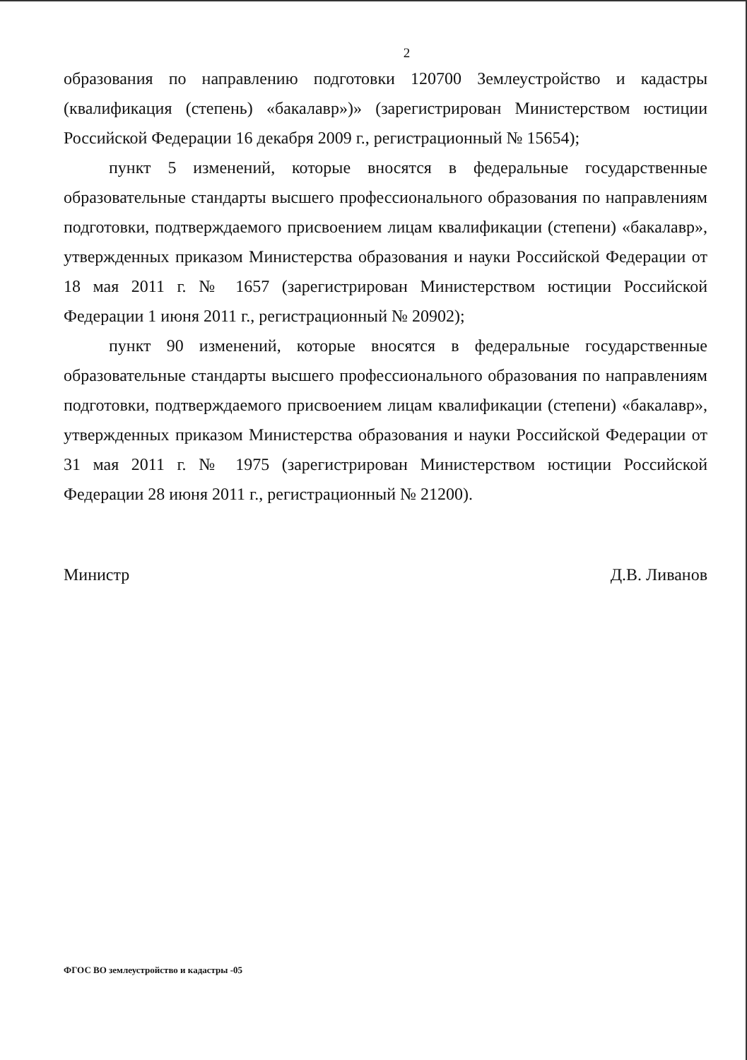2
образования по направлению подготовки 120700 Землеустройство и кадастры (квалификация (степень) «бакалавр»)» (зарегистрирован Министерством юстиции Российской Федерации 16 декабря 2009 г., регистрационный № 15654);
пункт 5 изменений, которые вносятся в федеральные государственные образовательные стандарты высшего профессионального образования по направлениям подготовки, подтверждаемого присвоением лицам квалификации (степени) «бакалавр», утвержденных приказом Министерства образования и науки Российской Федерации от 18 мая 2011 г. № 1657 (зарегистрирован Министерством юстиции Российской Федерации 1 июня 2011 г., регистрационный № 20902);
пункт 90 изменений, которые вносятся в федеральные государственные образовательные стандарты высшего профессионального образования по направлениям подготовки, подтверждаемого присвоением лицам квалификации (степени) «бакалавр», утвержденных приказом Министерства образования и науки Российской Федерации от 31 мая 2011 г. № 1975 (зарегистрирован Министерством юстиции Российской Федерации 28 июня 2011 г., регистрационный № 21200).
Министр Д.В. Ливанов
ФГОС ВО землеустройство и кадастры -05